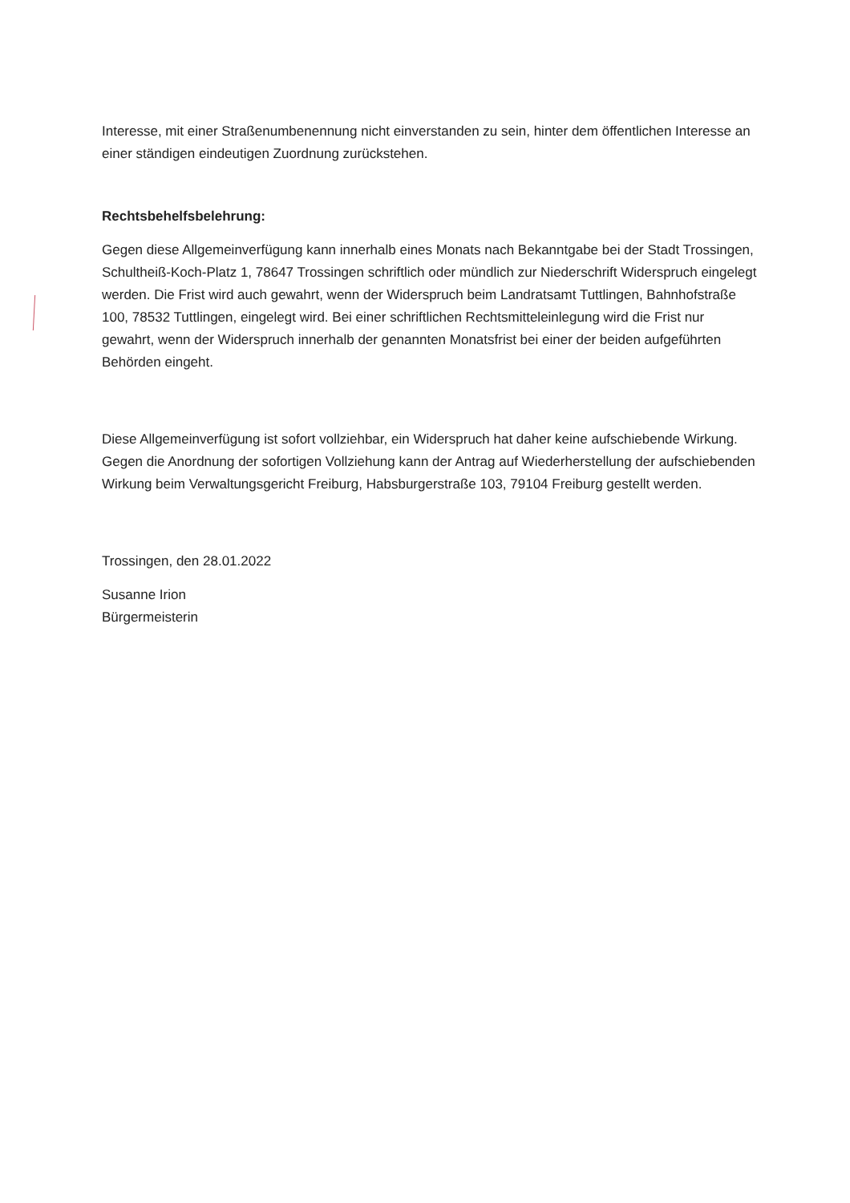Interesse, mit einer Straßenumbenennung nicht einverstanden zu sein, hinter dem öffentlichen Interesse an einer ständigen eindeutigen Zuordnung zurückstehen.
Rechtsbehelfsbelehrung:
Gegen diese Allgemeinverfügung kann innerhalb eines Monats nach Bekanntgabe bei der Stadt Trossingen, Schultheiß-Koch-Platz 1, 78647 Trossingen schriftlich oder mündlich zur Niederschrift Widerspruch eingelegt werden. Die Frist wird auch gewahrt, wenn der Widerspruch beim Landratsamt Tuttlingen, Bahnhofstraße 100, 78532 Tuttlingen, eingelegt wird. Bei einer schriftlichen Rechtsmitteleinlegung wird die Frist nur gewahrt, wenn der Widerspruch innerhalb der genannten Monatsfrist bei einer der beiden aufgeführten Behörden eingeht.
Diese Allgemeinverfügung ist sofort vollziehbar, ein Widerspruch hat daher keine aufschiebende Wirkung. Gegen die Anordnung der sofortigen Vollziehung kann der Antrag auf Wiederherstellung der aufschiebenden Wirkung beim Verwaltungsgericht Freiburg, Habsburgerstraße 103, 79104 Freiburg gestellt werden.
Trossingen, den 28.01.2022
Susanne Irion
Bürgermeisterin